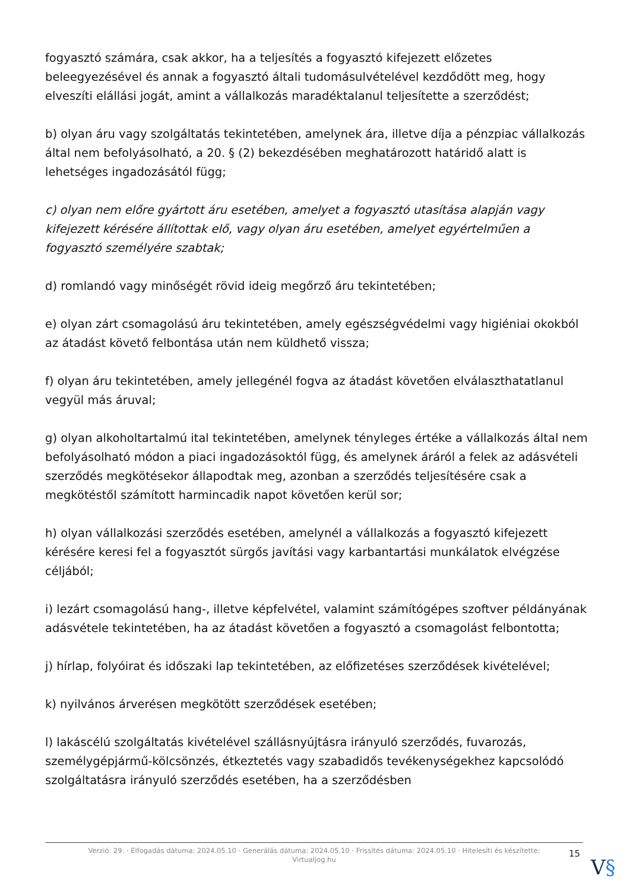fogyasztó számára, csak akkor, ha a teljesítés a fogyasztó kifejezett előzetes beleegyezésével és annak a fogyasztó általi tudomásulvételével kezdődött meg, hogy elveszíti elállási jogát, amint a vállalkozás maradéktalanul teljesítette a szerződést;
b) olyan áru vagy szolgáltatás tekintetében, amelynek ára, illetve díja a pénzpiac vállalkozás által nem befolyásolható, a 20. § (2) bekezdésében meghatározott határidő alatt is lehetséges ingadozásától függ;
c) olyan nem előre gyártott áru esetében, amelyet a fogyasztó utasítása alapján vagy kifejezett kérésére állítottak elő, vagy olyan áru esetében, amelyet egyértelműen a fogyasztó személyére szabtak;
d) romlandó vagy minőségét rövid ideig megőrző áru tekintetében;
e) olyan zárt csomagolású áru tekintetében, amely egészségvédelmi vagy higiéniai okokból az átadást követő felbontása után nem küldhető vissza;
f) olyan áru tekintetében, amely jellegénél fogva az átadást követően elválaszthatatlanul vegyül más áruval;
g) olyan alkoholtartalmú ital tekintetében, amelynek tényleges értéke a vállalkozás által nem befolyásolható módon a piaci ingadozásoktól függ, és amelynek áráról a felek az adásvételi szerződés megkötésekor állapodtak meg, azonban a szerződés teljesítésére csak a megkötéstől számított harmincadik napot követően kerül sor;
h) olyan vállalkozási szerződés esetében, amelynél a vállalkozás a fogyasztó kifejezett kérésére keresi fel a fogyasztót sürgős javítási vagy karbantartási munkálatok elvégzése céljából;
i) lezárt csomagolású hang-, illetve képfelvétel, valamint számítógépes szoftver példányának adásvétele tekintetében, ha az átadást követően a fogyasztó a csomagolást felbontotta;
j) hírlap, folyóirat és időszaki lap tekintetében, az előfizetéses szerződések kivételével;
k) nyilvános árverésen megkötött szerződések esetében;
l) lakáscélú szolgáltatás kivételével szállásnyújtásra irányuló szerződés, fuvarozás, személygépjármű-kölcsönzés, étkeztetés vagy szabadidős tevékenységekhez kapcsolódó szolgáltatásra irányuló szerződés esetében, ha a szerződésben
Verzió: 29. · Elfogadás dátuma: 2024.05.10 · Generálás dátuma: 2024.05.10 · Frissítés dátuma: 2024.05.10 · Hitelesíti és készítette:
Virtualjog.hu
15
V§